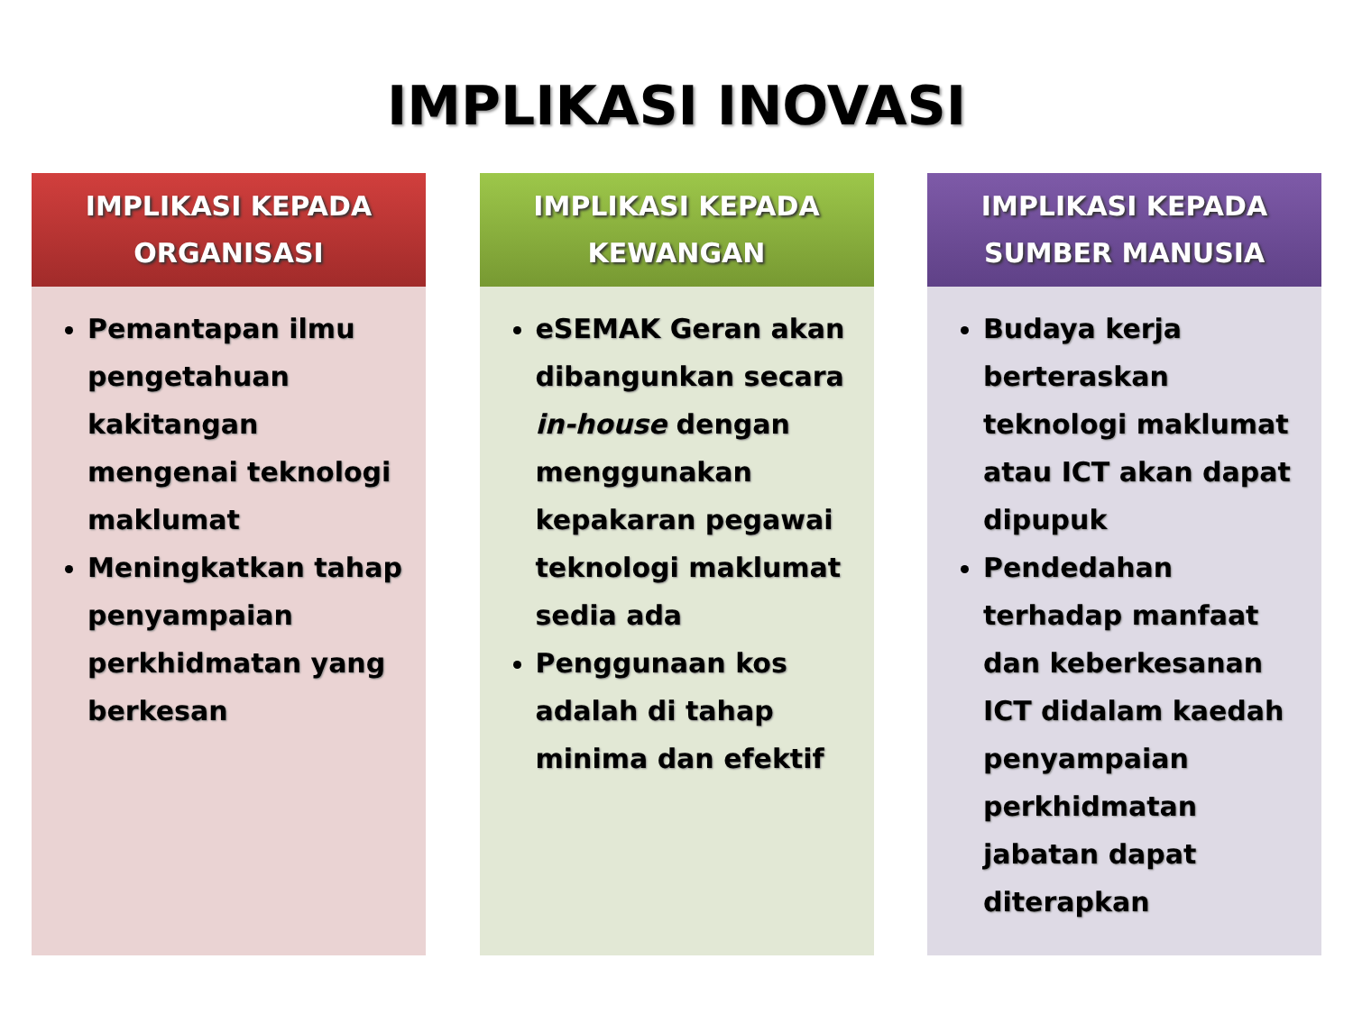IMPLIKASI INOVASI
IMPLIKASI KEPADA
ORGANISASI
Pemantapan ilmu pengetahuan kakitangan mengenai teknologi maklumat
Meningkatkan tahap penyampaian perkhidmatan yang berkesan
IMPLIKASI KEPADA
KEWANGAN
eSEMAK Geran akan dibangunkan secara in-house dengan menggunakan kepakaran pegawai teknologi maklumat sedia ada
Penggunaan kos adalah di tahap minima dan efektif
IMPLIKASI KEPADA
SUMBER MANUSIA
Budaya kerja berteraskan teknologi maklumat atau ICT akan dapat dipupuk
Pendedahan terhadap manfaat dan keberkesanan ICT didalam kaedah penyampaian perkhidmatan jabatan dapat diterapkan